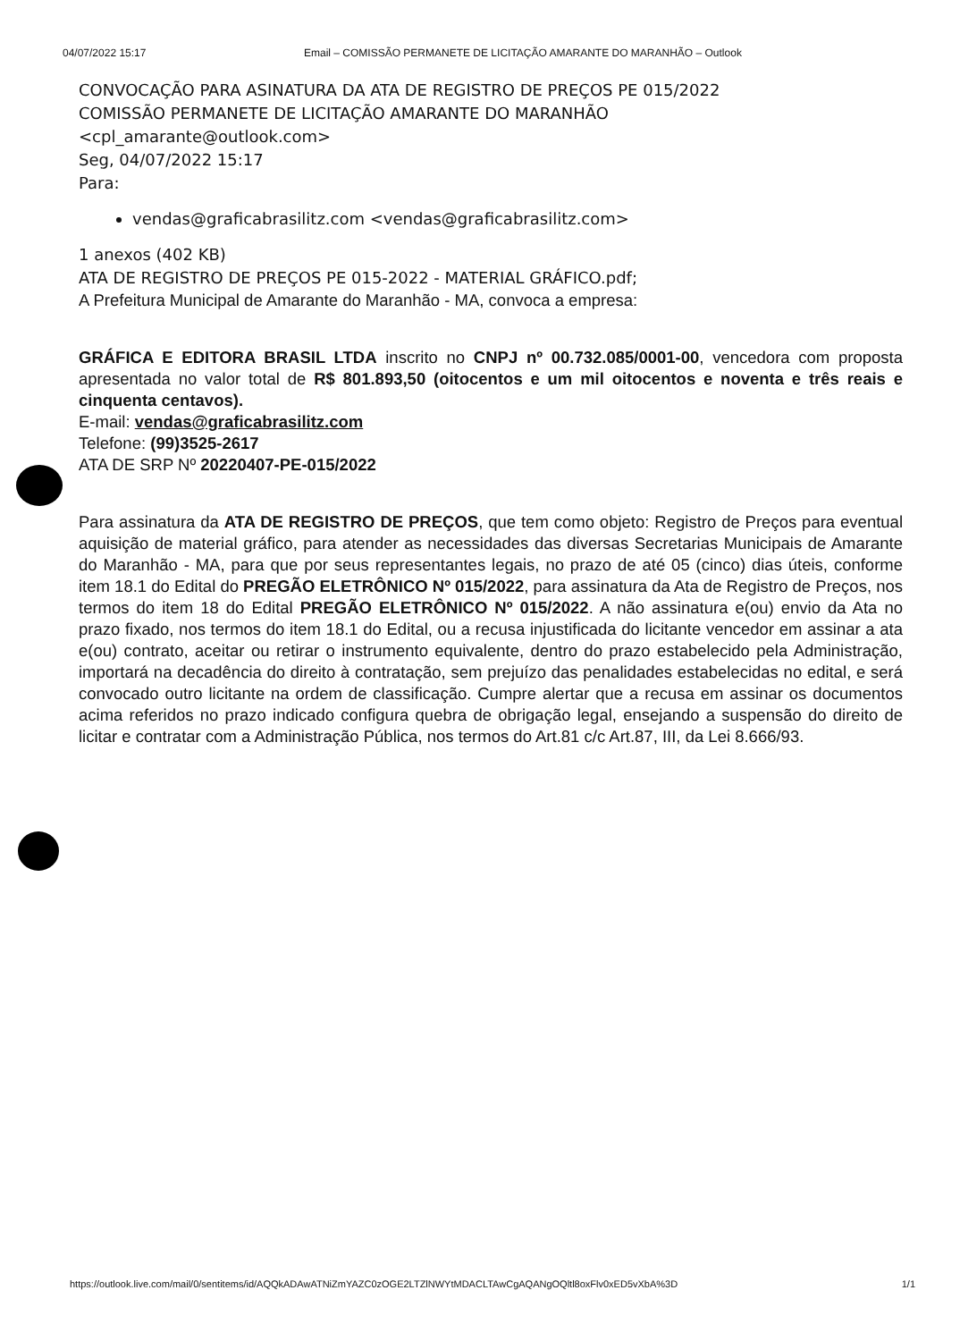04/07/2022 15:17 Email – COMISSÃO PERMANETE DE LICITAÇÃO AMARANTE DO MARANHÃO – Outlook
CONVOCAÇÃO PARA ASINATURA DA ATA DE REGISTRO DE PREÇOS PE 015/2022
COMISSÃO PERMANETE DE LICITAÇÃO AMARANTE DO MARANHÃO
<cpl_amarante@outlook.com>
Seg, 04/07/2022 15:17
Para:
vendas@graficabrasilitz.com <vendas@graficabrasilitz.com>
1 anexos (402 KB)
ATA DE REGISTRO DE PREÇOS PE 015-2022 - MATERIAL GRÁFICO.pdf;
A Prefeitura Municipal de Amarante do Maranhão - MA, convoca a empresa:
GRÁFICA E EDITORA BRASIL LTDA inscrito no CNPJ nº 00.732.085/0001-00, vencedora com proposta apresentada no valor total de R$ 801.893,50 (oitocentos e um mil oitocentos e noventa e três reais e cinquenta centavos).
E-mail: vendas@graficabrasilitz.com
Telefone: (99)3525-2617
ATA DE SRP Nº 20220407-PE-015/2022
Para assinatura da ATA DE REGISTRO DE PREÇOS, que tem como objeto: Registro de Preços para eventual aquisição de material gráfico, para atender as necessidades das diversas Secretarias Municipais de Amarante do Maranhão - MA, para que por seus representantes legais, no prazo de até 05 (cinco) dias úteis, conforme item 18.1 do Edital do PREGÃO ELETRÔNICO Nº 015/2022, para assinatura da Ata de Registro de Preços, nos termos do item 18 do Edital PREGÃO ELETRÔNICO Nº 015/2022. A não assinatura e(ou) envio da Ata no prazo fixado, nos termos do item 18.1 do Edital, ou a recusa injustificada do licitante vencedor em assinar a ata e(ou) contrato, aceitar ou retirar o instrumento equivalente, dentro do prazo estabelecido pela Administração, importará na decadência do direito à contratação, sem prejuízo das penalidades estabelecidas no edital, e será convocado outro licitante na ordem de classificação. Cumpre alertar que a recusa em assinar os documentos acima referidos no prazo indicado configura quebra de obrigação legal, ensejando a suspensão do direito de licitar e contratar com a Administração Pública, nos termos do Art.81 c/c Art.87, III, da Lei 8.666/93.
https://outlook.live.com/mail/0/sentitems/id/AQQkADAwATNiZmYAZC0zOGE2LTZlNWYtMDACLTAwCgAQANgOQltl8oxFlv0xED5vXbA%3D 1/1